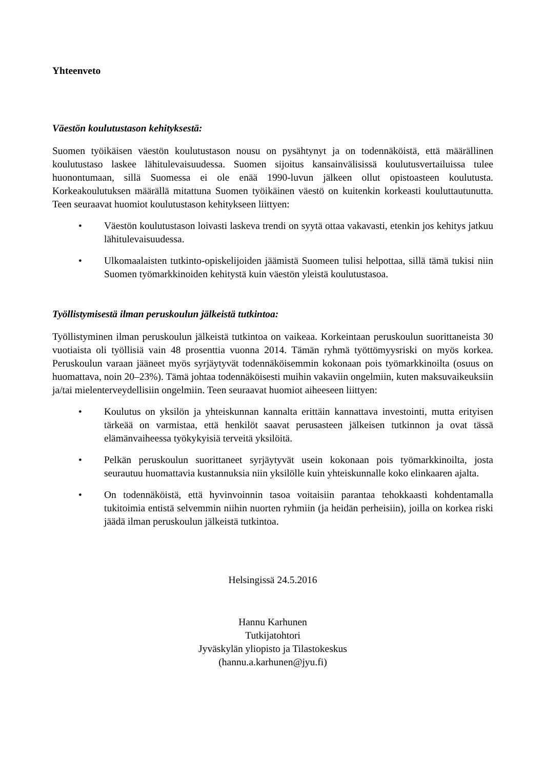Yhteenveto
Väestön koulutustason kehityksestä:
Suomen työikäisen väestön koulutustason nousu on pysähtynyt ja on todennäköistä, että määrällinen koulutustaso laskee lähitulevaisuudessa. Suomen sijoitus kansainvälisissä koulutusvertailuissa tulee huonontumaan, sillä Suomessa ei ole enää 1990-luvun jälkeen ollut opistoasteen koulutusta. Korkeakoulutuksen määrällä mitattuna Suomen työikäinen väestö on kuitenkin korkeasti kouluttautunutta. Teen seuraavat huomiot koulutustason kehitykseen liittyen:
• Väestön koulutustason loivasti laskeva trendi on syytä ottaa vakavasti, etenkin jos kehitys jatkuu lähitulevaisuudessa.
• Ulkomaalaisten tutkinto-opiskelijoiden jäämistä Suomeen tulisi helpottaa, sillä tämä tukisi niin Suomen työmarkkinoiden kehitystä kuin väestön yleistä koulutustasoa.
Työllistymisestä ilman peruskoulun jälkeistä tutkintoa:
Työllistyminen ilman peruskoulun jälkeistä tutkintoa on vaikeaa. Korkeintaan peruskoulun suorittaneista 30 vuotiaista oli työllisiä vain 48 prosenttia vuonna 2014. Tämän ryhmä työttömyysriski on myös korkea. Peruskoulun varaan jääneet myös syrjäytyvät todennäköisemmin kokonaan pois työmarkkinoilta (osuus on huomattava, noin 20–23%). Tämä johtaa todennäköisesti muihin vakaviin ongelmiin, kuten maksuvaikeuksiin ja/tai mielenterveydellisiin ongelmiin. Teen seuraavat huomiot aiheeseen liittyen:
• Koulutus on yksilön ja yhteiskunnan kannalta erittäin kannattava investointi, mutta erityisen tärkeää on varmistaa, että henkilöt saavat perusasteen jälkeisen tutkinnon ja ovat tässä elämänvaiheessa työkykyisiä terveitä yksilöitä.
• Pelkän peruskoulun suorittaneet syrjäytyvät usein kokonaan pois työmarkkinoilta, josta seurautuu huomattavia kustannuksia niin yksilölle kuin yhteiskunnalle koko elinkaaren ajalta.
• On todennäköistä, että hyvinvoinnin tasoa voitaisiin parantaa tehokkaasti kohdentamalla tukitoimia entistä selvemmin niihin nuorten ryhmiin (ja heidän perheisiin), joilla on korkea riski jäädä ilman peruskoulun jälkeistä tutkintoa.
Helsingissä 24.5.2016
Hannu Karhunen
Tutkijatohtori
Jyväskylän yliopisto ja Tilastokeskus
(hannu.a.karhunen@jyu.fi)